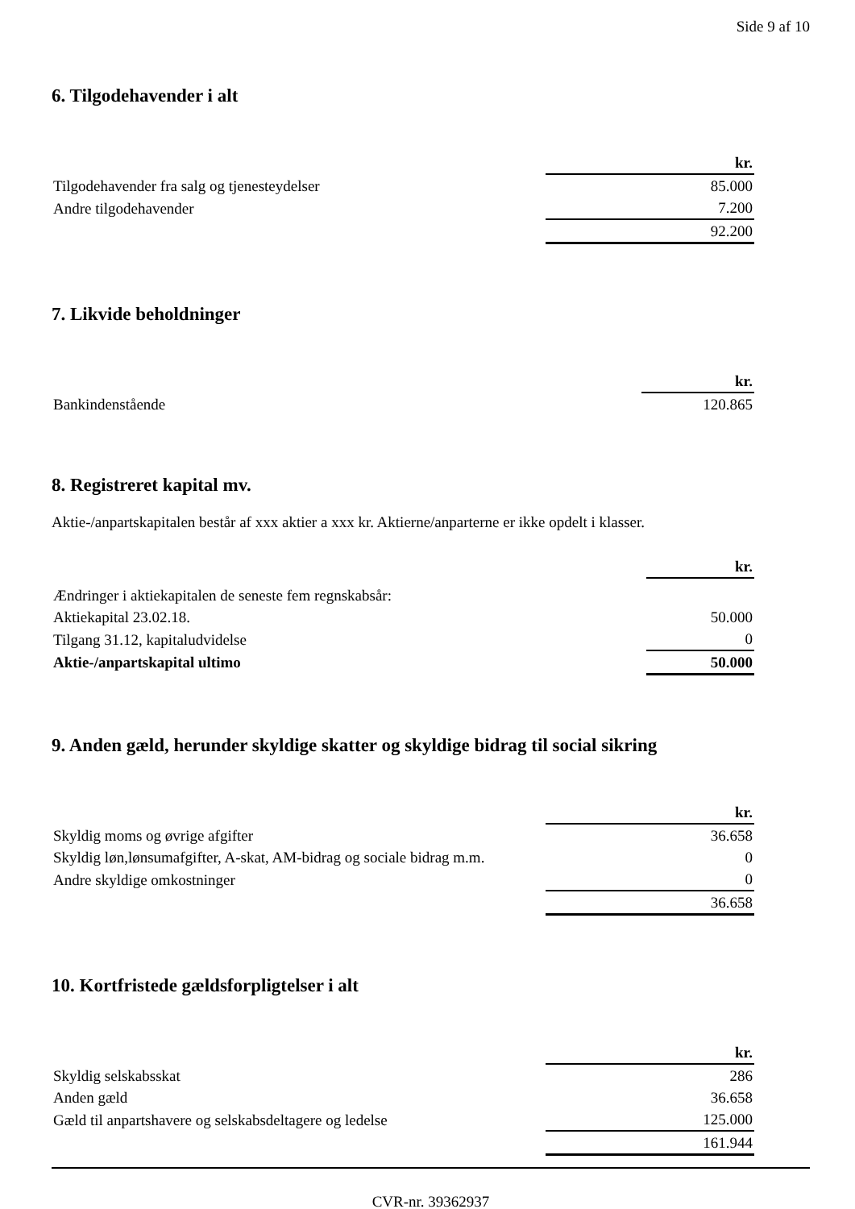Side 9 af 10
6. Tilgodehavender i alt
| | kr. |
| Tilgodehavender fra salg og tjenesteydelser | 85.000 |
| Andre tilgodehavender | 7.200 |
| | 92.200 |
7. Likvide beholdninger
| | kr. |
| Bankindenstående | 120.865 |
8. Registreret kapital mv.
Aktie-/anpartskapitalen består af xxx aktier a xxx kr. Aktierne/anparterne er ikke opdelt i klasser.
| | kr. |
| Ændringer i aktiekapitalen de seneste fem regnskabsår: | |
| Aktiekapital 23.02.18. | 50.000 |
| Tilgang 31.12, kapitaludvidelse | 0 |
| Aktie-/anpartskapital ultimo | 50.000 |
9. Anden gæld, herunder skyldige skatter og skyldige bidrag til social sikring
| | kr. |
| Skyldig moms og øvrige afgifter | 36.658 |
| Skyldig løn,lønsumafgifter, A-skat, AM-bidrag og sociale bidrag m.m. | 0 |
| Andre skyldige omkostninger | 0 |
| | 36.658 |
10. Kortfristede gældsforpligtelser i alt
| | kr. |
| Skyldig selskabsskat | 286 |
| Anden gæld | 36.658 |
| Gæld til anpartshavere og selskabsdeltagere og ledelse | 125.000 |
| | 161.944 |
CVR-nr. 39362937